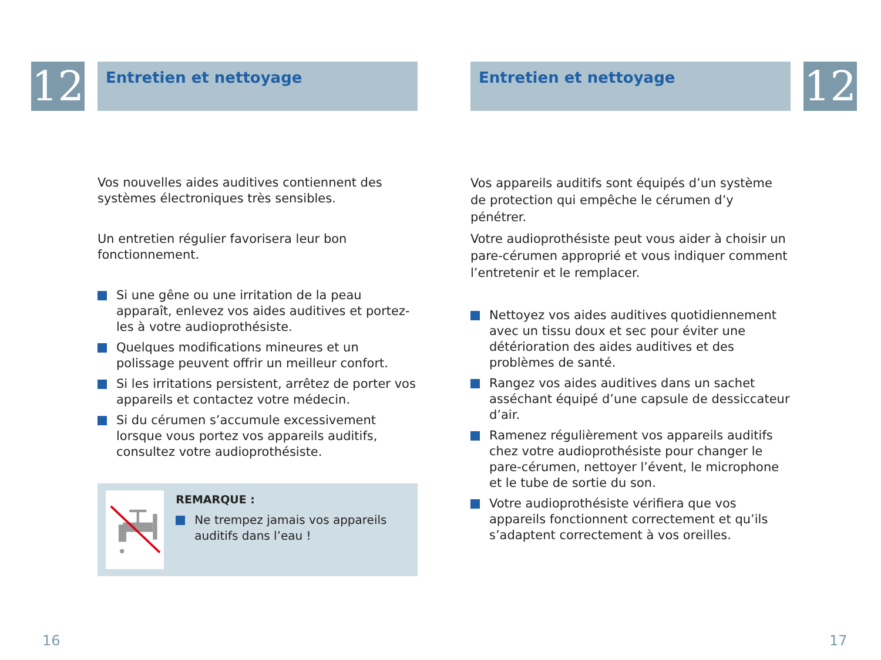12 Entretien et nettoyage
Vos nouvelles aides auditives contiennent des systèmes électroniques très sensibles.
Un entretien régulier favorisera leur bon fonctionnement.
Si une gêne ou une irritation de la peau apparaît, enlevez vos aides auditives et portez-les à votre audioprothésiste.
Quelques modifications mineures et un polissage peuvent offrir un meilleur confort.
Si les irritations persistent, arrêtez de porter vos appareils et contactez votre médecin.
Si du cérumen s’accumule excessivement lorsque vous portez vos appareils auditifs, consultez votre audioprothésiste.
REMARQUE :
Ne trempez jamais vos appareils auditifs dans l’eau !
16
Entretien et nettoyage 12
Vos appareils auditifs sont équipés d’un système de protection qui empêche le cérumen d’y pénétrer.
Votre audioprothésiste peut vous aider à choisir un pare-cérumen approprié et vous indiquer comment l’entretenir et le remplacer.
Nettoyez vos aides auditives quotidiennement avec un tissu doux et sec pour éviter une détérioration des aides auditives et des problèmes de santé.
Rangez vos aides auditives dans un sachet asséchant équipé d’une capsule de dessiccateur d’air.
Ramenez régulièrement vos appareils auditifs chez votre audioprothésiste pour changer le pare-cérumen, nettoyer l’évent, le microphone et le tube de sortie du son.
Votre audioprothésiste vérifiera que vos appareils fonctionnent correctement et qu’ils s’adaptent correctement à vos oreilles.
17